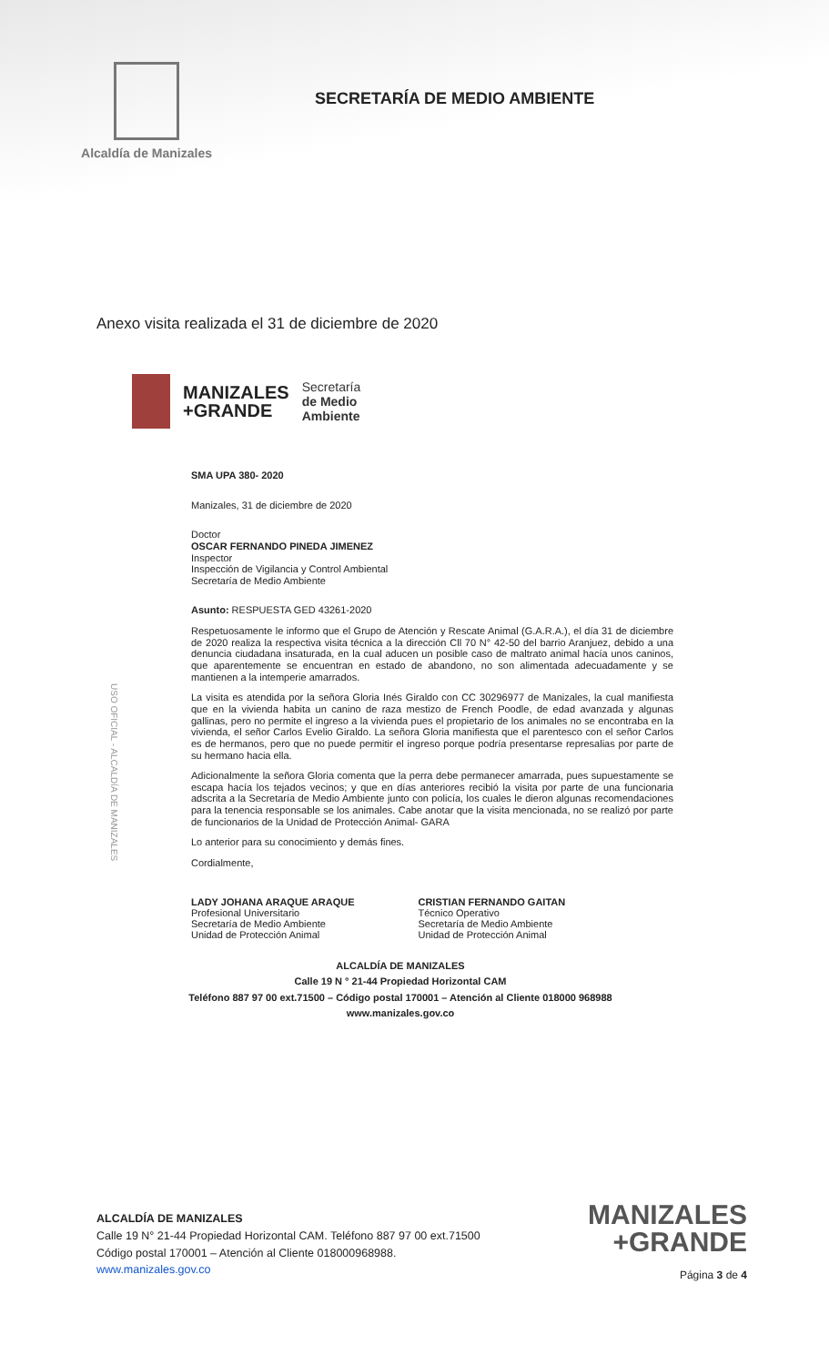Alcaldía de Manizales
SECRETARÍA DE MEDIO AMBIENTE
Anexo visita realizada el 31 de diciembre de 2020
USO OFICIAL - ALCALDÍA DE MANIZALES
MANIZALES
+GRANDE
Secretaría
de Medio
Ambiente
SMA UPA 380- 2020
Manizales, 31 de diciembre de 2020
Doctor
OSCAR FERNANDO PINEDA JIMENEZ
Inspector
Inspección de Vigilancia y Control Ambiental
Secretaría de Medio Ambiente
Asunto: RESPUESTA GED 43261-2020
Respetuosamente le informo que el Grupo de Atención y Rescate Animal (G.A.R.A.), el día 31 de diciembre de 2020 realiza la respectiva visita técnica a la dirección Cll 70 N° 42-50 del barrio Aranjuez, debido a una denuncia ciudadana insaturada, en la cual aducen un posible caso de maltrato animal hacía unos caninos, que aparentemente se encuentran en estado de abandono, no son alimentada adecuadamente y se mantienen a la intemperie amarrados.
La visita es atendida por la señora Gloria Inés Giraldo con CC 30296977 de Manizales, la cual manifiesta que en la vivienda habita un canino de raza mestizo de French Poodle, de edad avanzada y algunas gallinas, pero no permite el ingreso a la vivienda pues el propietario de los animales no se encontraba en la vivienda, el señor Carlos Evelio Giraldo. La señora Gloria manifiesta que el parentesco con el señor Carlos es de hermanos, pero que no puede permitir el ingreso porque podría presentarse represalias por parte de su hermano hacia ella.
Adicionalmente la señora Gloria comenta que la perra debe permanecer amarrada, pues supuestamente se escapa hacía los tejados vecinos; y que en días anteriores recibió la visita por parte de una funcionaria adscrita a la Secretaría de Medio Ambiente junto con policía, los cuales le dieron algunas recomendaciones para la tenencia responsable se los animales. Cabe anotar que la visita mencionada, no se realizó por parte de funcionarios de la Unidad de Protección Animal- GARA
Lo anterior para su conocimiento y demás fines.
Cordialmente,
LADY JOHANA ARAQUE ARAQUE
Profesional Universitario
Secretaría de Medio Ambiente
Unidad de Protección Animal
CRISTIAN FERNANDO GAITAN
Técnico Operativo
Secretaría de Medio Ambiente
Unidad de Protección Animal
ALCALDÍA DE MANIZALES
Calle 19 N ° 21-44 Propiedad Horizontal CAM
Teléfono 887 97 00 ext.71500 – Código postal 170001 – Atención al Cliente 018000 968988
www.manizales.gov.co
ALCALDÍA DE MANIZALES
Calle 19 N° 21-44 Propiedad Horizontal CAM. Teléfono 887 97 00 ext.71500
Código postal 170001 – Atención al Cliente 018000968988.
www.manizales.gov.co
MANIZALES
+GRANDE
Página 3 de 4